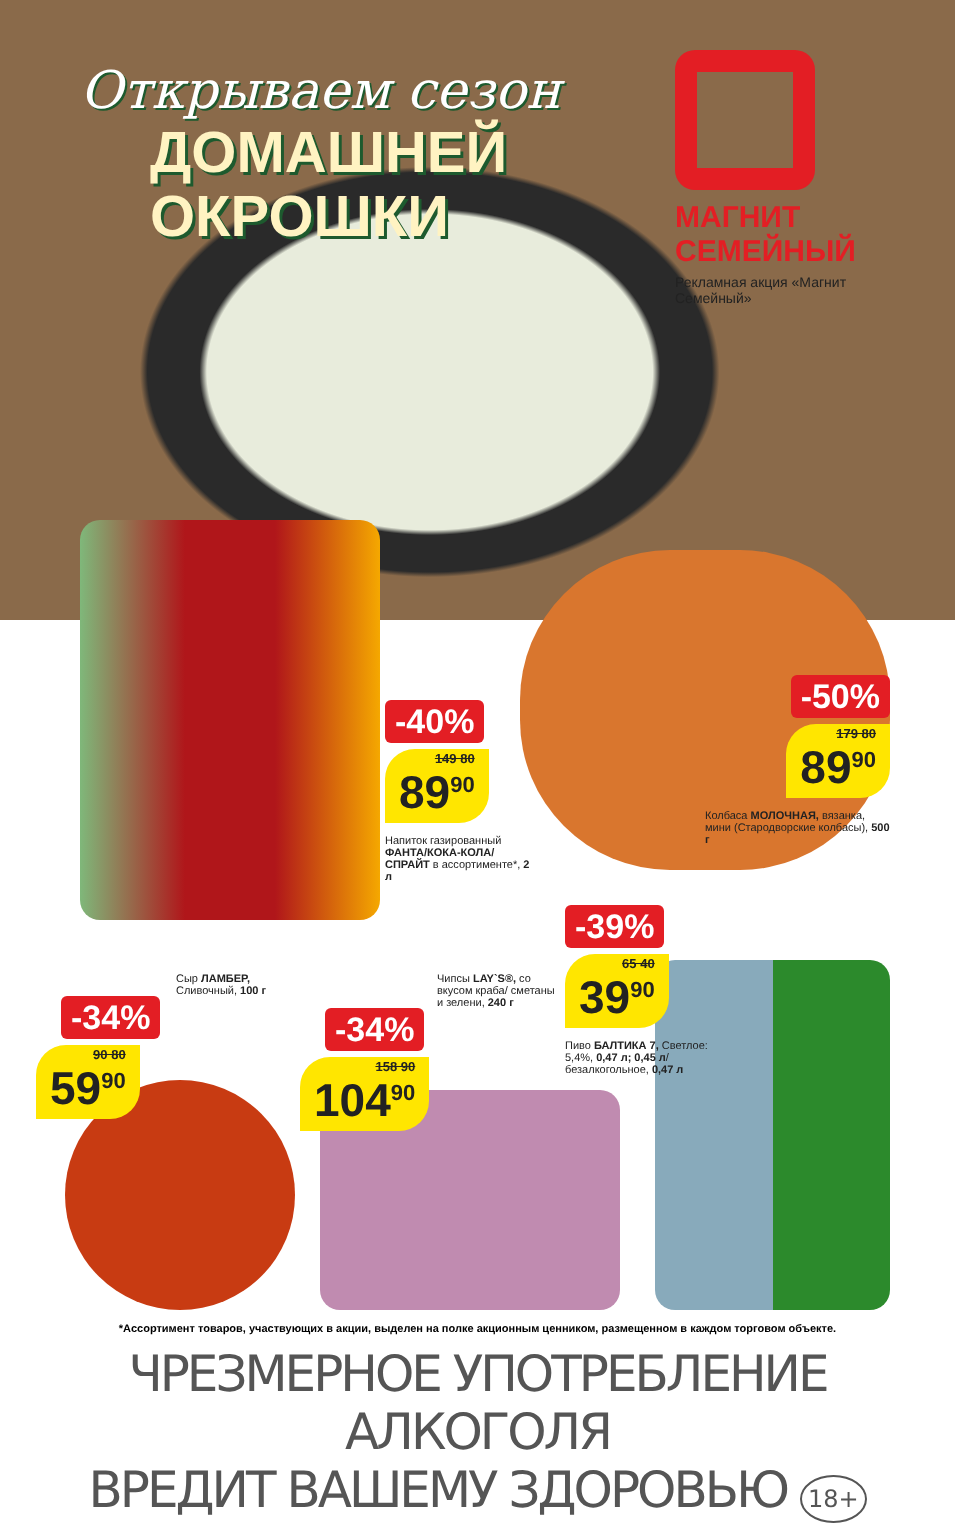Открываем сезон
ДОМАШНЕЙ
ОКРОШКИ
МАГНИТ
СЕМЕЙНЫЙ
Рекламная акция «Магнит Семейный»
-40%
149 80 89<sup>90</sup>
Напиток газированный ФАНТА/КОКА-КОЛА/ СПРАЙТ в ассортименте*, 2 л
-50%
179 80 89<sup>90</sup>
Колбаса МОЛОЧНАЯ, вязанка, мини (Стародворские колбасы), 500 г
-39%
65 40 39<sup>90</sup>
Пиво БАЛТИКА 7, Светлое: 5,4%, 0,47 л; 0,45 л/ безалкогольное, 0,47 л
Сыр ЛАМБЕР, Сливочный, 100 г
-34%
90 80 59<sup>90</sup>
Чипсы LAY`S®, со вкусом краба/ сметаны и зелени, 240 г
-34%
158 90 104<sup>90</sup>
*Ассортимент товаров, участвующих в акции, выделен на полке акционным ценником, размещенном в каждом торговом объекте.
ЧРЕЗМЕРНОЕ УПОТРЕБЛЕНИЕ АЛКОГОЛЯ
ВРЕДИТ ВАШЕМУ ЗДОРОВЬЮ 18+